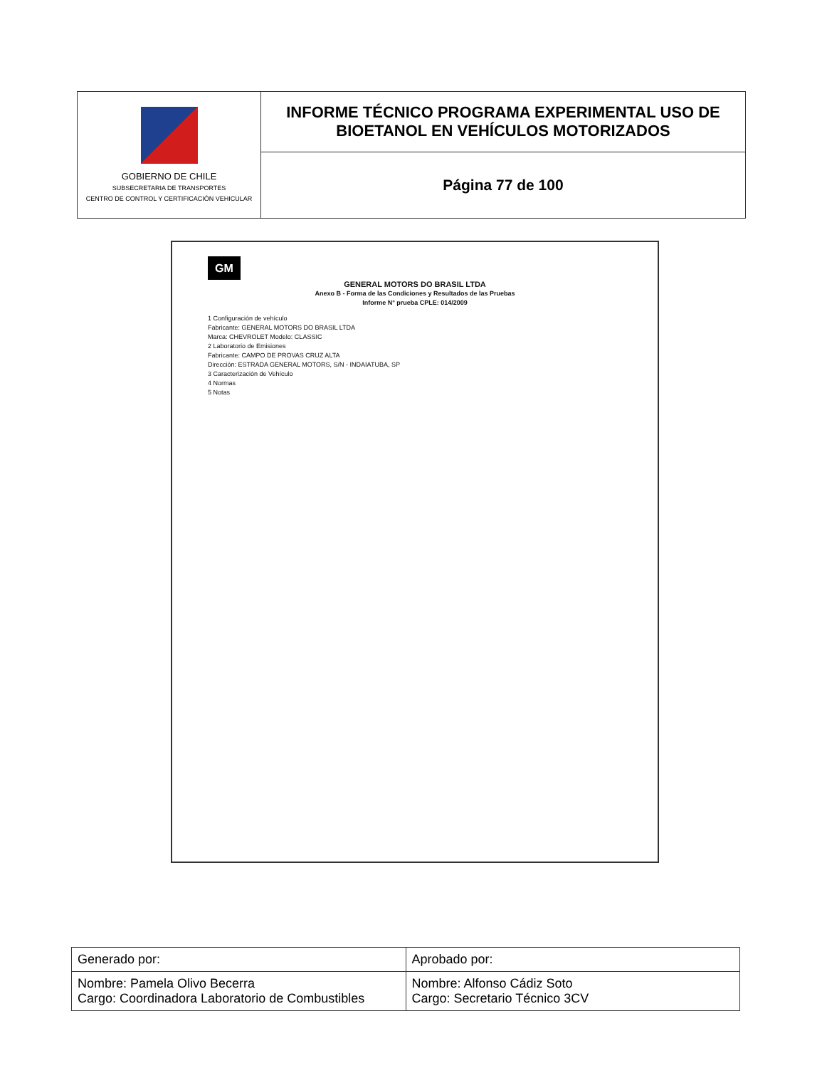| GOBIERNO DE CHILE SUBSECRETARIA DE TRANSPORTES CENTRO DE CONTROL Y CERTIFICACIÓN VEHICULAR | INFORME TÉCNICO PROGRAMA EXPERIMENTAL USO DE BIOETANOL EN VEHÍCULOS MOTORIZADOS |
| | Página 77 de 100 |
GM
GENERAL MOTORS DO BRASIL LTDA
Anexo B - Forma de las Condiciones y Resultados de las Pruebas
Informe N° prueba CPLE: 014/2009
1 Configuración de vehículo
Fabricante: GENERAL MOTORS DO BRASIL LTDA
Marca: CHEVROLET Modelo: CLASSIC
2 Laboratorio de Emisiones
Fabricante: CAMPO DE PROVAS CRUZ ALTA
Dirección: ESTRADA GENERAL MOTORS, S/N - INDAIATUBA, SP
3 Caracterización de Vehículo
4 Normas
5 Notas
| Generado por: | Aprobado por: |
| Nombre: Pamela Olivo Becerra Cargo: Coordinadora Laboratorio de Combustibles | Nombre: Alfonso Cádiz Soto Cargo: Secretario Técnico 3CV |